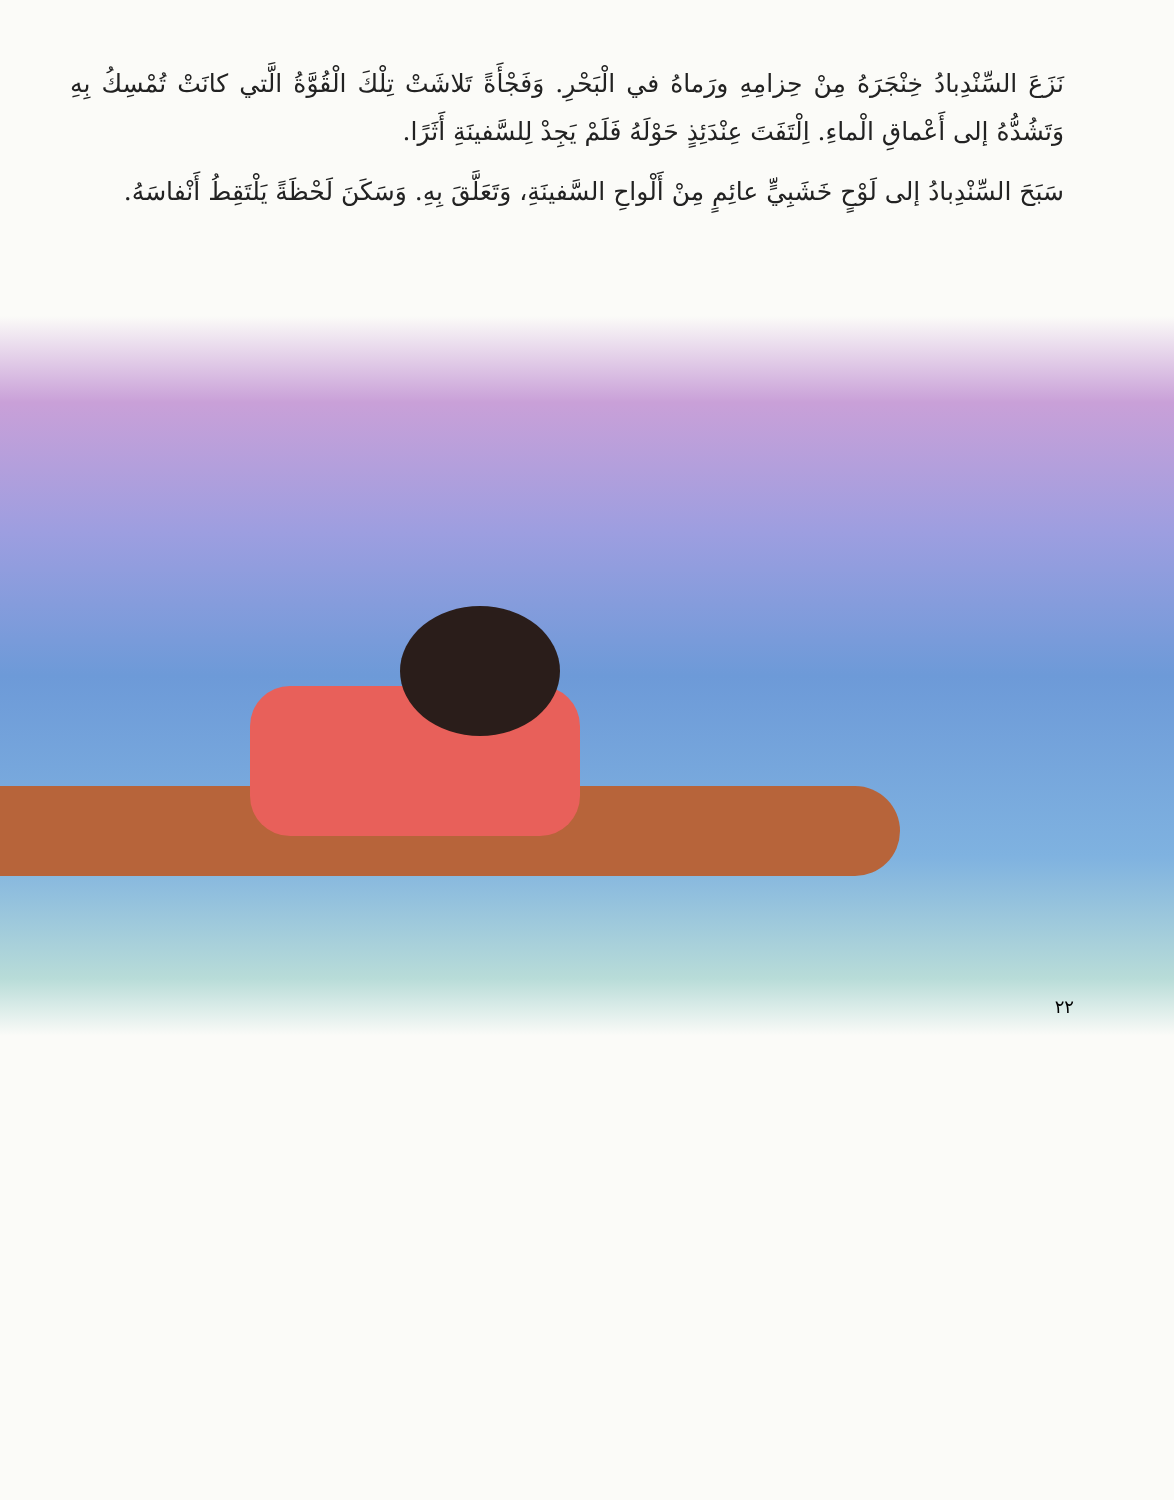نَزَعَ السِّنْدِبادُ خِنْجَرَهُ مِنْ حِزامِهِ ورَماهُ في الْبَحْرِ. وَفَجْأَةً تَلاشَتْ تِلْكَ الْقُوَّةُ الَّتي كانَتْ تُمْسِكُ بِهِ وَتَشُدُّهُ إلى أَعْماقِ الْماءِ. اِلْتَفَتَ عِنْدَئِذٍ حَوْلَهُ فَلَمْ يَجِدْ لِلسَّفينَةِ أَثَرًا.
سَبَحَ السِّنْدِبادُ إلى لَوْحٍ خَشَبِيٍّ عائِمٍ مِنْ أَلْواحِ السَّفينَةِ، وَتَعَلَّقَ بِهِ. وَسَكَنَ لَحْظَةً يَلْتَقِطُ أَنْفاسَهُ.
٢٢